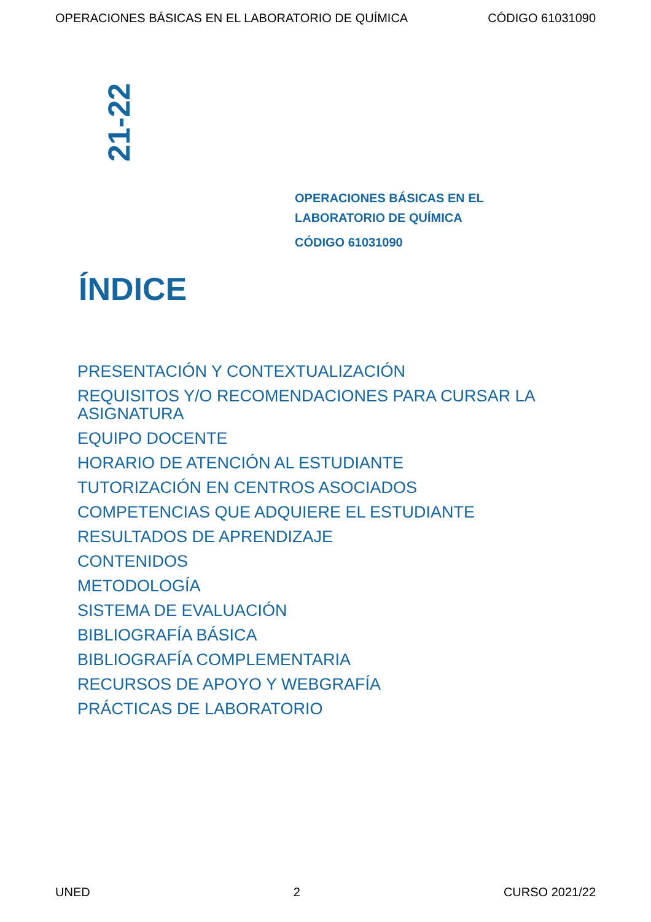OPERACIONES BÁSICAS EN EL LABORATORIO DE QUÍMICA CÓDIGO 61031090
21-22
OPERACIONES BÁSICAS EN EL
LABORATORIO DE QUÍMICA
CÓDIGO 61031090
ÍNDICE
PRESENTACIÓN Y CONTEXTUALIZACIÓN
REQUISITOS Y/O RECOMENDACIONES PARA CURSAR LA ASIGNATURA
EQUIPO DOCENTE
HORARIO DE ATENCIÓN AL ESTUDIANTE
TUTORIZACIÓN EN CENTROS ASOCIADOS
COMPETENCIAS QUE ADQUIERE EL ESTUDIANTE
RESULTADOS DE APRENDIZAJE
CONTENIDOS
METODOLOGÍA
SISTEMA DE EVALUACIÓN
BIBLIOGRAFÍA BÁSICA
BIBLIOGRAFÍA COMPLEMENTARIA
RECURSOS DE APOYO Y WEBGRAFÍA
PRÁCTICAS DE LABORATORIO
UNED 2 CURSO 2021/22